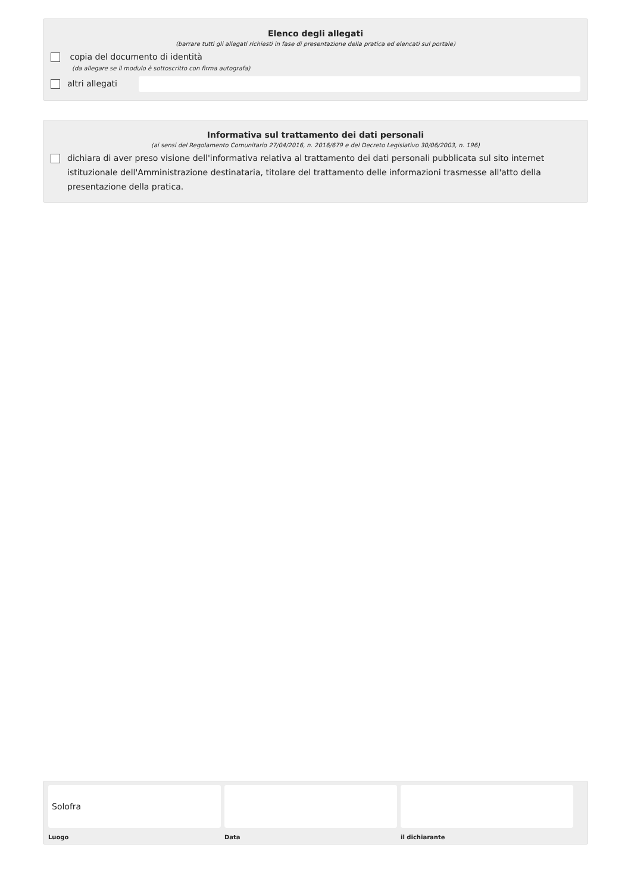Elenco degli allegati
(barrare tutti gli allegati richiesti in fase di presentazione della pratica ed elencati sul portale)
copia del documento di identità
(da allegare se il modulo è sottoscritto con firma autografa)
altri allegati
Informativa sul trattamento dei dati personali
(ai sensi del Regolamento Comunitario 27/04/2016, n. 2016/679 e del Decreto Legislativo 30/06/2003, n. 196)
dichiara di aver preso visione dell'informativa relativa al trattamento dei dati personali pubblicata sul sito internet istituzionale dell'Amministrazione destinataria, titolare del trattamento delle informazioni trasmesse all'atto della presentazione della pratica.
Solofra
Luogo
Data il dichiarante